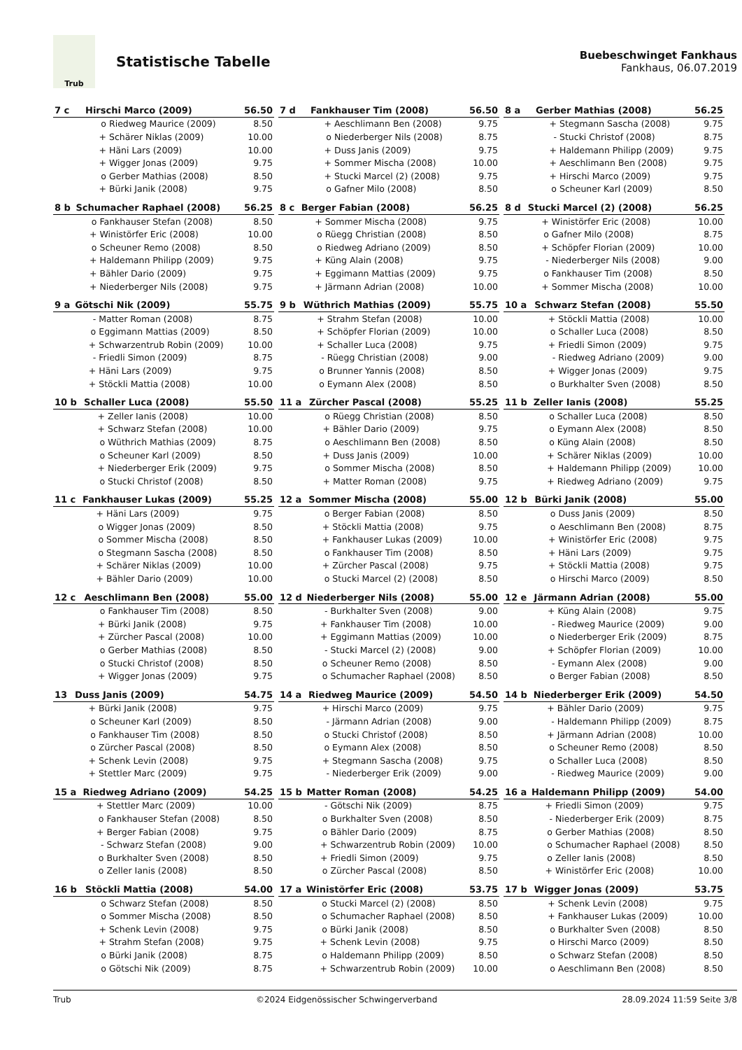Trub
Statistische Tabelle
Buebeschwinget Fankhaus
Fankhaus, 06.07.2019
| 7 c | Hirschi Marco (2009) | | 56.50 |
| --- | --- | --- | --- |
| | o | Riedweg Maurice (2009) | 8.50 |
| | + | Schärer Niklas (2009) | 10.00 |
| | + | Häni Lars (2009) | 10.00 |
| | + | Wigger Jonas (2009) | 9.75 |
| | o | Gerber Mathias (2008) | 8.50 |
| | + | Bürki Janik (2008) | 9.75 |
| 7 d | Fankhauser Tim (2008) | | 56.50 |
| --- | --- | --- | --- |
| | + | Aeschlimann Ben (2008) | 9.75 |
| | o | Niederberger Nils (2008) | 8.75 |
| | + | Duss Janis (2009) | 9.75 |
| | + | Sommer Mischa (2008) | 10.00 |
| | + | Stucki Marcel (2) (2008) | 9.75 |
| | o | Gafner Milo (2008) | 8.50 |
| 8 a | Gerber Mathias (2008) | | 56.25 |
| --- | --- | --- | --- |
| | + | Stegmann Sascha (2008) | 9.75 |
| | - | Stucki Christof (2008) | 8.75 |
| | + | Haldemann Philipp (2009) | 9.75 |
| | + | Aeschlimann Ben (2008) | 9.75 |
| | + | Hirschi Marco (2009) | 9.75 |
| | o | Scheuner Karl (2009) | 8.50 |
| 8 b | Schumacher Raphael (2008) | | 56.25 |
| --- | --- | --- | --- |
| | o | Fankhauser Stefan (2008) | 8.50 |
| | + | Winistörfer Eric (2008) | 10.00 |
| | o | Scheuner Remo (2008) | 8.50 |
| | + | Haldemann Philipp (2009) | 9.75 |
| | + | Bähler Dario (2009) | 9.75 |
| | + | Niederberger Nils (2008) | 9.75 |
| 8 c | Berger Fabian (2008) | | 56.25 |
| --- | --- | --- | --- |
| | + | Sommer Mischa (2008) | 9.75 |
| | o | Rüegg Christian (2008) | 8.50 |
| | o | Riedweg Adriano (2009) | 8.50 |
| | + | Küng Alain (2008) | 9.75 |
| | + | Eggimann Mattias (2009) | 9.75 |
| | + | Järmann Adrian (2008) | 10.00 |
| 8 d | Stucki Marcel (2) (2008) | | 56.25 |
| --- | --- | --- | --- |
| | + | Winistörfer Eric (2008) | 10.00 |
| | o | Gafner Milo (2008) | 8.75 |
| | + | Schöpfer Florian (2009) | 10.00 |
| | - | Niederberger Nils (2008) | 9.00 |
| | o | Fankhauser Tim (2008) | 8.50 |
| | + | Sommer Mischa (2008) | 10.00 |
| 9 a | Götschi Nik (2009) | | 55.75 |
| --- | --- | --- | --- |
| | - | Matter Roman (2008) | 8.75 |
| | o | Eggimann Mattias (2009) | 8.50 |
| | + | Schwarzentrub Robin (2009) | 10.00 |
| | - | Friedli Simon (2009) | 8.75 |
| | + | Häni Lars (2009) | 9.75 |
| | + | Stöckli Mattia (2008) | 10.00 |
| 9 b | Wüthrich Mathias (2009) | | 55.75 |
| --- | --- | --- | --- |
| | + | Strahm Stefan (2008) | 10.00 |
| | + | Schöpfer Florian (2009) | 10.00 |
| | + | Schaller Luca (2008) | 9.75 |
| | - | Rüegg Christian (2008) | 9.00 |
| | o | Brunner Yannis (2008) | 8.50 |
| | o | Eymann Alex (2008) | 8.50 |
| 10 a | Schwarz Stefan (2008) | | 55.50 |
| --- | --- | --- | --- |
| | + | Stöckli Mattia (2008) | 10.00 |
| | o | Schaller Luca (2008) | 8.50 |
| | + | Friedli Simon (2009) | 9.75 |
| | - | Riedweg Adriano (2009) | 9.00 |
| | + | Wigger Jonas (2009) | 9.75 |
| | o | Burkhalter Sven (2008) | 8.50 |
| 10 b | Schaller Luca (2008) | | 55.50 |
| --- | --- | --- | --- |
| | + | Zeller Ianis (2008) | 10.00 |
| | + | Schwarz Stefan (2008) | 10.00 |
| | o | Wüthrich Mathias (2009) | 8.75 |
| | o | Scheuner Karl (2009) | 8.50 |
| | + | Niederberger Erik (2009) | 9.75 |
| | o | Stucki Christof (2008) | 8.50 |
| 11 a | Zürcher Pascal (2008) | | 55.25 |
| --- | --- | --- | --- |
| | o | Rüegg Christian (2008) | 8.50 |
| | + | Bähler Dario (2009) | 9.75 |
| | o | Aeschlimann Ben (2008) | 8.50 |
| | + | Duss Janis (2009) | 10.00 |
| | o | Sommer Mischa (2008) | 8.50 |
| | + | Matter Roman (2008) | 9.75 |
| 11 b | Zeller Ianis (2008) | | 55.25 |
| --- | --- | --- | --- |
| | o | Schaller Luca (2008) | 8.50 |
| | o | Eymann Alex (2008) | 8.50 |
| | o | Küng Alain (2008) | 8.50 |
| | + | Schärer Niklas (2009) | 10.00 |
| | + | Haldemann Philipp (2009) | 10.00 |
| | + | Riedweg Adriano (2009) | 9.75 |
| 11 c | Fankhauser Lukas (2009) | | 55.25 |
| --- | --- | --- | --- |
| | + | Häni Lars (2009) | 9.75 |
| | o | Wigger Jonas (2009) | 8.50 |
| | o | Sommer Mischa (2008) | 8.50 |
| | o | Stegmann Sascha (2008) | 8.50 |
| | + | Schärer Niklas (2009) | 10.00 |
| | + | Bähler Dario (2009) | 10.00 |
| 12 a | Sommer Mischa (2008) | | 55.00 |
| --- | --- | --- | --- |
| | o | Berger Fabian (2008) | 8.50 |
| | + | Stöckli Mattia (2008) | 9.75 |
| | + | Fankhauser Lukas (2009) | 10.00 |
| | o | Fankhauser Tim (2008) | 8.50 |
| | + | Zürcher Pascal (2008) | 9.75 |
| | o | Stucki Marcel (2) (2008) | 8.50 |
| 12 b | Bürki Janik (2008) | | 55.00 |
| --- | --- | --- | --- |
| | o | Duss Janis (2009) | 8.50 |
| | o | Aeschlimann Ben (2008) | 8.75 |
| | + | Winistörfer Eric (2008) | 9.75 |
| | + | Häni Lars (2009) | 9.75 |
| | + | Stöckli Mattia (2008) | 9.75 |
| | o | Hirschi Marco (2009) | 8.50 |
| 12 c | Aeschlimann Ben (2008) | | 55.00 |
| --- | --- | --- | --- |
| | o | Fankhauser Tim (2008) | 8.50 |
| | + | Bürki Janik (2008) | 9.75 |
| | + | Zürcher Pascal (2008) | 10.00 |
| | o | Gerber Mathias (2008) | 8.50 |
| | o | Stucki Christof (2008) | 8.50 |
| | + | Wigger Jonas (2009) | 9.75 |
| 12 d | Niederberger Nils (2008) | | 55.00 |
| --- | --- | --- | --- |
| | - | Burkhalter Sven (2008) | 9.00 |
| | + | Fankhauser Tim (2008) | 10.00 |
| | + | Eggimann Mattias (2009) | 10.00 |
| | - | Stucki Marcel (2) (2008) | 9.00 |
| | o | Scheuner Remo (2008) | 8.50 |
| | o | Schumacher Raphael (2008) | 8.50 |
| 12 e | Järmann Adrian (2008) | | 55.00 |
| --- | --- | --- | --- |
| | + | Küng Alain (2008) | 9.75 |
| | - | Riedweg Maurice (2009) | 9.00 |
| | o | Niederberger Erik (2009) | 8.75 |
| | + | Schöpfer Florian (2009) | 10.00 |
| | - | Eymann Alex (2008) | 9.00 |
| | o | Berger Fabian (2008) | 8.50 |
| 13 | Duss Janis (2009) | | 54.75 |
| --- | --- | --- | --- |
| | + | Bürki Janik (2008) | 9.75 |
| | o | Scheuner Karl (2009) | 8.50 |
| | o | Fankhauser Tim (2008) | 8.50 |
| | o | Zürcher Pascal (2008) | 8.50 |
| | + | Schenk Levin (2008) | 9.75 |
| | + | Stettler Marc (2009) | 9.75 |
| 14 a | Riedweg Maurice (2009) | | 54.50 |
| --- | --- | --- | --- |
| | + | Hirschi Marco (2009) | 9.75 |
| | - | Järmann Adrian (2008) | 9.00 |
| | o | Stucki Christof (2008) | 8.50 |
| | o | Eymann Alex (2008) | 8.50 |
| | + | Stegmann Sascha (2008) | 9.75 |
| | - | Niederberger Erik (2009) | 9.00 |
| 14 b | Niederberger Erik (2009) | | 54.50 |
| --- | --- | --- | --- |
| | + | Bähler Dario (2009) | 9.75 |
| | - | Haldemann Philipp (2009) | 8.75 |
| | + | Järmann Adrian (2008) | 10.00 |
| | o | Scheuner Remo (2008) | 8.50 |
| | o | Schaller Luca (2008) | 8.50 |
| | - | Riedweg Maurice (2009) | 9.00 |
| 15 a | Riedweg Adriano (2009) | | 54.25 |
| --- | --- | --- | --- |
| | + | Stettler Marc (2009) | 10.00 |
| | o | Fankhauser Stefan (2008) | 8.50 |
| | + | Berger Fabian (2008) | 9.75 |
| | - | Schwarz Stefan (2008) | 9.00 |
| | o | Burkhalter Sven (2008) | 8.50 |
| | o | Zeller Ianis (2008) | 8.50 |
| 15 b | Matter Roman (2008) | | 54.25 |
| --- | --- | --- | --- |
| | - | Götschi Nik (2009) | 8.75 |
| | o | Burkhalter Sven (2008) | 8.50 |
| | o | Bähler Dario (2009) | 8.75 |
| | + | Schwarzentrub Robin (2009) | 10.00 |
| | + | Friedli Simon (2009) | 9.75 |
| | o | Zürcher Pascal (2008) | 8.50 |
| 16 a | Haldemann Philipp (2009) | | 54.00 |
| --- | --- | --- | --- |
| | + | Friedli Simon (2009) | 9.75 |
| | - | Niederberger Erik (2009) | 8.75 |
| | o | Gerber Mathias (2008) | 8.50 |
| | o | Schumacher Raphael (2008) | 8.50 |
| | o | Zeller Ianis (2008) | 8.50 |
| | + | Winistörfer Eric (2008) | 10.00 |
| 16 b | Stöckli Mattia (2008) | | 54.00 |
| --- | --- | --- | --- |
| | o | Schwarz Stefan (2008) | 8.50 |
| | o | Sommer Mischa (2008) | 8.50 |
| | + | Schenk Levin (2008) | 9.75 |
| | + | Strahm Stefan (2008) | 9.75 |
| | o | Bürki Janik (2008) | 8.75 |
| | o | Götschi Nik (2009) | 8.75 |
| 17 a | Winistörfer Eric (2008) | | 53.75 |
| --- | --- | --- | --- |
| | o | Stucki Marcel (2) (2008) | 8.50 |
| | o | Schumacher Raphael (2008) | 8.50 |
| | o | Bürki Janik (2008) | 8.50 |
| | + | Schenk Levin (2008) | 9.75 |
| | o | Haldemann Philipp (2009) | 8.50 |
| | + | Schwarzentrub Robin (2009) | 10.00 |
| 17 b | Wigger Jonas (2009) | | 53.75 |
| --- | --- | --- | --- |
| | + | Schenk Levin (2008) | 9.75 |
| | + | Fankhauser Lukas (2009) | 10.00 |
| | o | Burkhalter Sven (2008) | 8.50 |
| | o | Hirschi Marco (2009) | 8.50 |
| | o | Schwarz Stefan (2008) | 8.50 |
| | o | Aeschlimann Ben (2008) | 8.50 |
Trub ©2024 Eidgenössischer Schwingerverband 28.09.2024 11:59 Seite 3/8